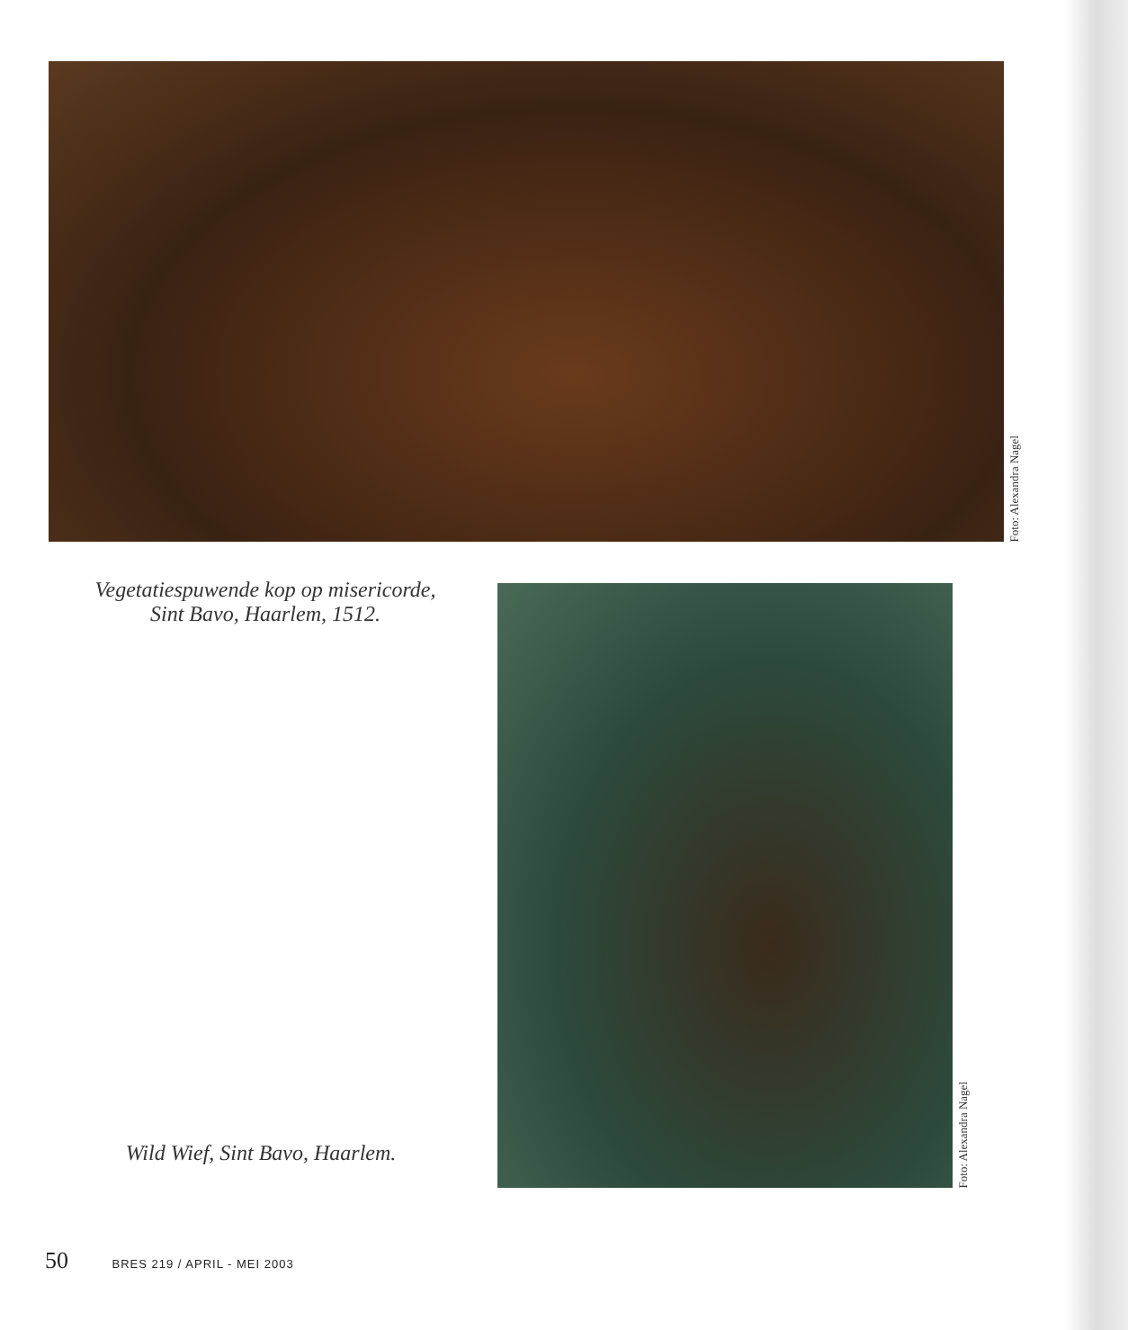Foto: Alexandra Nagel
Vegetatiespuwende kop op misericorde,
Sint Bavo, Haarlem, 1512.
Foto: Alexandra Nagel
Wild Wief, Sint Bavo, Haarlem.
50 BRES 219 / APRIL - MEI 2003